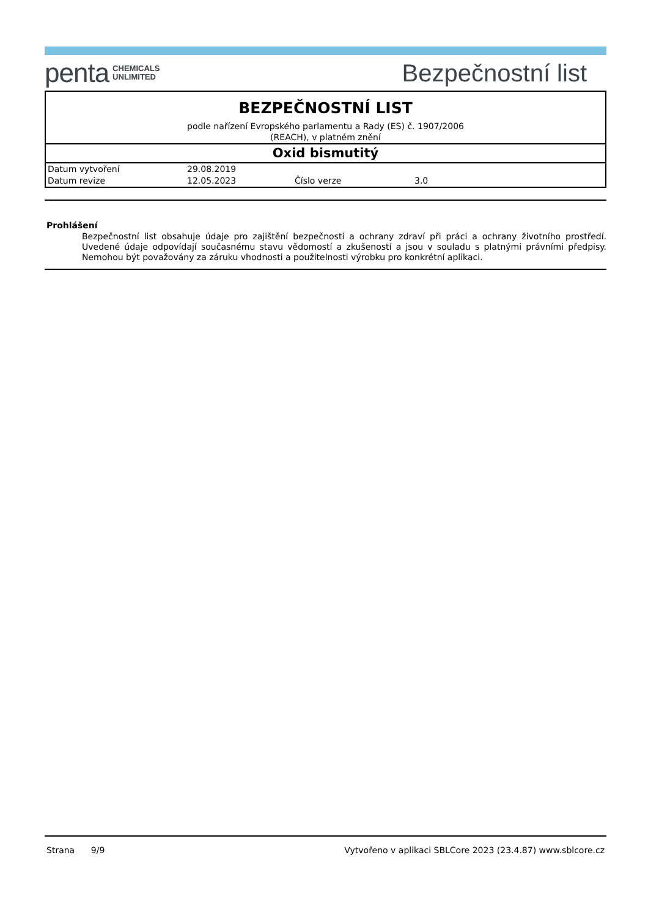penta CHEMICALS
UNLIMITED
Bezpečnostní list
BEZPEČNOSTNÍ LIST
podle nařízení Evropského parlamentu a Rady (ES) č. 1907/2006
(REACH), v platném znění
Oxid bismutitý
| Datum vytvoření | 29.08.2019 | | |
| Datum revize | 12.05.2023 | Číslo verze | 3.0 |
Prohlášení
Bezpečnostní list obsahuje údaje pro zajištění bezpečnosti a ochrany zdraví při práci a ochrany životního prostředí. Uvedené údaje odpovídají současnému stavu vědomostí a zkušeností a jsou v souladu s platnými právními předpisy. Nemohou být považovány za záruku vhodnosti a použitelnosti výrobku pro konkrétní aplikaci.
Strana 9/9 Vytvořeno v aplikaci SBLCore 2023 (23.4.87) www.sblcore.cz